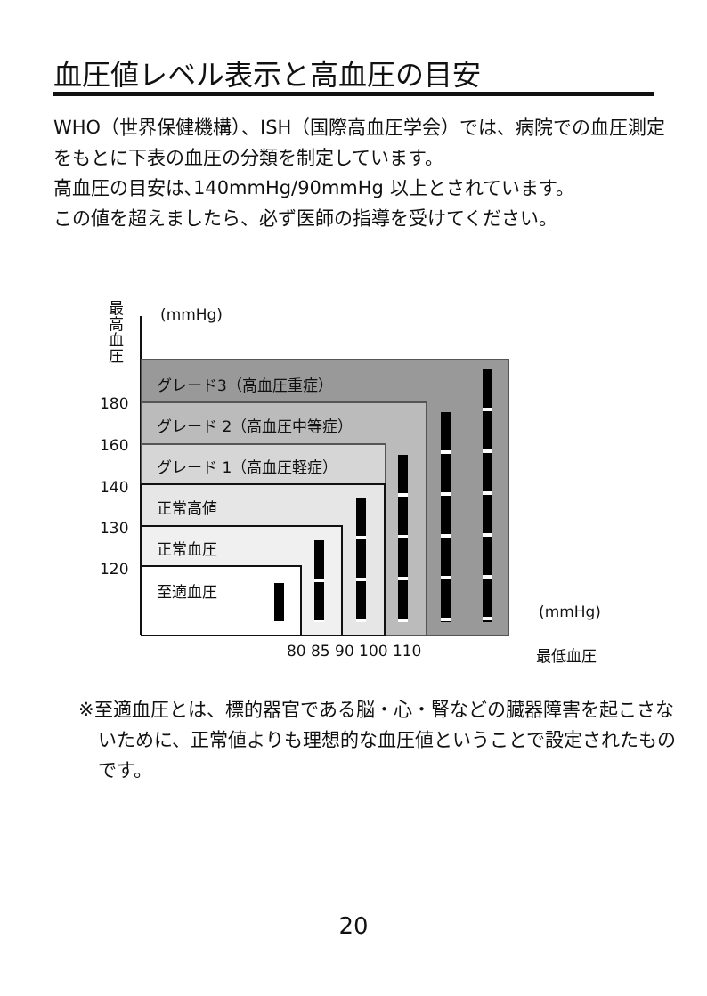血圧値レベル表示と高血圧の目安
WHO（世界保健機構）、ISH（国際高血圧学会）では、病院での血圧測定をもとに下表の血圧の分類を制定しています。
高血圧の目安は､140mmHg/90mmHg 以上とされています。
この値を超えましたら、必ず医師の指導を受けてください。
最高血圧
(mmHg)
グレード3（高血圧重症）
グレード 2（高血圧中等症）
グレード 1（高血圧軽症）
正常高値
正常血圧
至適血圧
180
160
140
130
120
(mmHg)
80 85 90 100 110 最低血圧
※至適血圧とは、標的器官である脳・心・腎などの臓器障害を起こさないために、正常値よりも理想的な血圧値ということで設定されたものです。
20